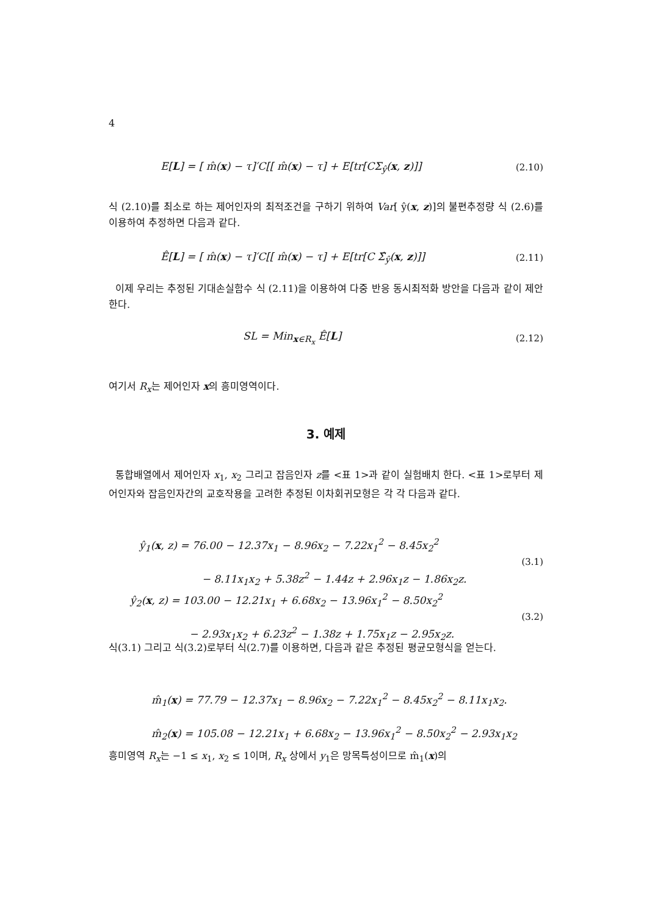4
E[L] = [ m̂(x) − τ]′C[[ m̂(x) − τ] + E[tr[CΣ<sub>ŷ</sub>(x, z)]] (2.10)
식 (2.10)를 최소로 하는 제어인자의 최적조건을 구하기 위하여 Var[ ŷ(x, z)]의 불편추정량 식 (2.6)를 이용하여 추정하면 다음과 같다.
Ê[L] = [ m̂(x) − τ]′C[[ m̂(x) − τ] + E[tr[C Σ̂<sub>ŷ</sub>(x, z)]] (2.11)
이제 우리는 추정된 기대손실함수 식 (2.11)을 이용하여 다중 반응 동시최적화 방안을 다음과 같이 제안한다.
SL = Min<sub>x∈R<sub>x</sub></sub> Ê[L] (2.12)
여기서 R<sub>x</sub>는 제어인자 x의 흥미영역이다.
3. 예제
통합배열에서 제어인자 x<sub>1</sub>, x<sub>2</sub> 그리고 잡음인자 z를 <표 1>과 같이 실험배치 한다. <표 1>로부터 제어인자와 잡음인자간의 교호작용을 고려한 추정된 이차회귀모형은 각 각 다음과 같다.
ŷ<sub>1</sub>(x, z) = 76.00 − 12.37x<sub>1</sub> − 8.96x<sub>2</sub> − 7.22x<sub>1</sub><sup>2</sup> − 8.45x<sub>2</sub><sup>2</sup>
− 8.11x<sub>1</sub>x<sub>2</sub> + 5.38z<sup>2</sup> − 1.44z + 2.96x<sub>1</sub>z − 1.86x<sub>2</sub>z. (3.1)
ŷ<sub>2</sub>(x, z) = 103.00 − 12.21x<sub>1</sub> + 6.68x<sub>2</sub> − 13.96x<sub>1</sub><sup>2</sup> − 8.50x<sub>2</sub><sup>2</sup>
− 2.93x<sub>1</sub>x<sub>2</sub> + 6.23z<sup>2</sup> − 1.38z + 1.75x<sub>1</sub>z − 2.95x<sub>2</sub>z. (3.2)
식(3.1) 그리고 식(3.2)로부터 식(2.7)를 이용하면, 다음과 같은 추정된 평균모형식을 얻는다.
m̂<sub>1</sub>(x) = 77.79 − 12.37x<sub>1</sub> − 8.96x<sub>2</sub> − 7.22x<sub>1</sub><sup>2</sup> − 8.45x<sub>2</sub><sup>2</sup> − 8.11x<sub>1</sub>x<sub>2</sub>.
m̂<sub>2</sub>(x) = 105.08 − 12.21x<sub>1</sub> + 6.68x<sub>2</sub> − 13.96x<sub>1</sub><sup>2</sup> − 8.50x<sub>2</sub><sup>2</sup> − 2.93x<sub>1</sub>x<sub>2</sub>
흥미영역 R<sub>x</sub>는 −1 ≤ x<sub>1</sub>, x<sub>2</sub> ≤ 1이며, R<sub>x</sub> 상에서 y<sub>1</sub>은 망목특성이므로 m̂<sub>1</sub>(x)의